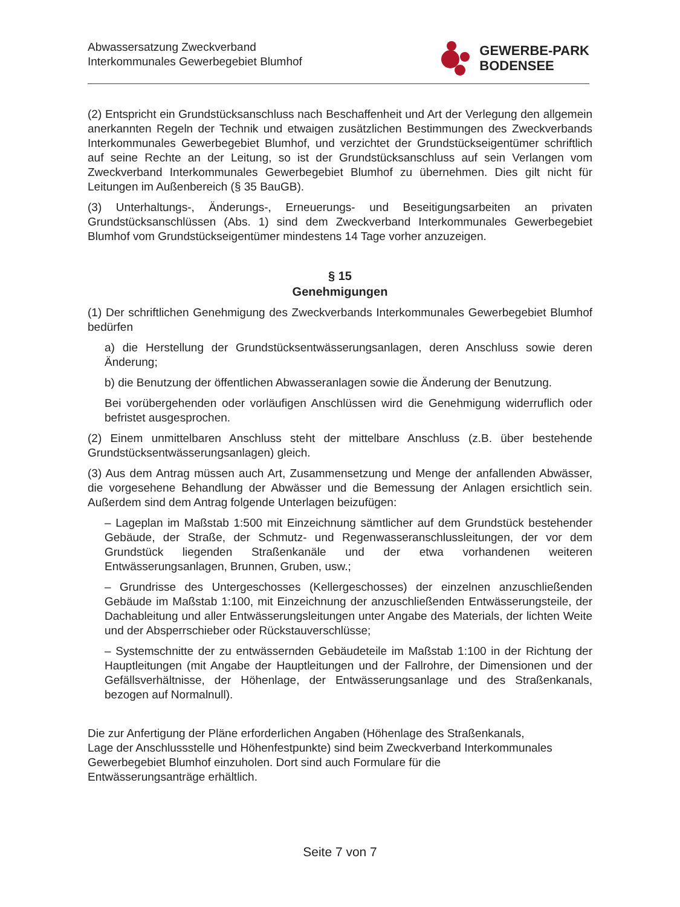Abwassersatzung Zweckverband
Interkommunales Gewerbegebiet Blumhof
GEWERBE-PARK
BODENSEE
(2) Entspricht ein Grundstücksanschluss nach Beschaffenheit und Art der Verlegung den allgemein anerkannten Regeln der Technik und etwaigen zusätzlichen Bestimmungen des Zweckverbands Interkommunales Gewerbegebiet Blumhof, und verzichtet der Grundstückseigentümer schriftlich auf seine Rechte an der Leitung, so ist der Grundstücksanschluss auf sein Verlangen vom Zweckverband Interkommunales Gewerbegebiet Blumhof zu übernehmen. Dies gilt nicht für Leitungen im Außenbereich (§ 35 BauGB).
(3) Unterhaltungs-, Änderungs-, Erneuerungs- und Beseitigungsarbeiten an privaten Grundstücksanschlüssen (Abs. 1) sind dem Zweckverband Interkommunales Gewerbegebiet Blumhof vom Grundstückseigentümer mindestens 14 Tage vorher anzuzeigen.
§ 15
Genehmigungen
(1) Der schriftlichen Genehmigung des Zweckverbands Interkommunales Gewerbegebiet Blumhof bedürfen
a) die Herstellung der Grundstücksentwässerungsanlagen, deren Anschluss sowie deren Änderung;
b) die Benutzung der öffentlichen Abwasseranlagen sowie die Änderung der Benutzung.
Bei vorübergehenden oder vorläufigen Anschlüssen wird die Genehmigung widerruflich oder befristet ausgesprochen.
(2) Einem unmittelbaren Anschluss steht der mittelbare Anschluss (z.B. über bestehende Grundstücksentwässerungsanlagen) gleich.
(3) Aus dem Antrag müssen auch Art, Zusammensetzung und Menge der anfallenden Abwässer, die vorgesehene Behandlung der Abwässer und die Bemessung der Anlagen ersichtlich sein. Außerdem sind dem Antrag folgende Unterlagen beizufügen:
– Lageplan im Maßstab 1:500 mit Einzeichnung sämtlicher auf dem Grundstück bestehender Gebäude, der Straße, der Schmutz- und Regenwasseranschlussleitungen, der vor dem Grundstück liegenden Straßenkanäle und der etwa vorhandenen weiteren Entwässerungsanlagen, Brunnen, Gruben, usw.;
– Grundrisse des Untergeschosses (Kellergeschosses) der einzelnen anzuschließenden Gebäude im Maßstab 1:100, mit Einzeichnung der anzuschließenden Entwässerungsteile, der Dachableitung und aller Entwässerungsleitungen unter Angabe des Materials, der lichten Weite und der Absperrschieber oder Rückstauverschlüsse;
– Systemschnitte der zu entwässernden Gebäudeteile im Maßstab 1:100 in der Richtung der Hauptleitungen (mit Angabe der Hauptleitungen und der Fallrohre, der Dimensionen und der Gefällsverhältnisse, der Höhenlage, der Entwässerungsanlage und des Straßenkanals, bezogen auf Normalnull).
Die zur Anfertigung der Pläne erforderlichen Angaben (Höhenlage des Straßenkanals,
Lage der Anschlussstelle und Höhenfestpunkte) sind beim Zweckverband Interkommunales
Gewerbegebiet Blumhof einzuholen. Dort sind auch Formulare für die
Entwässerungsanträge erhältlich.
Seite 7 von 7